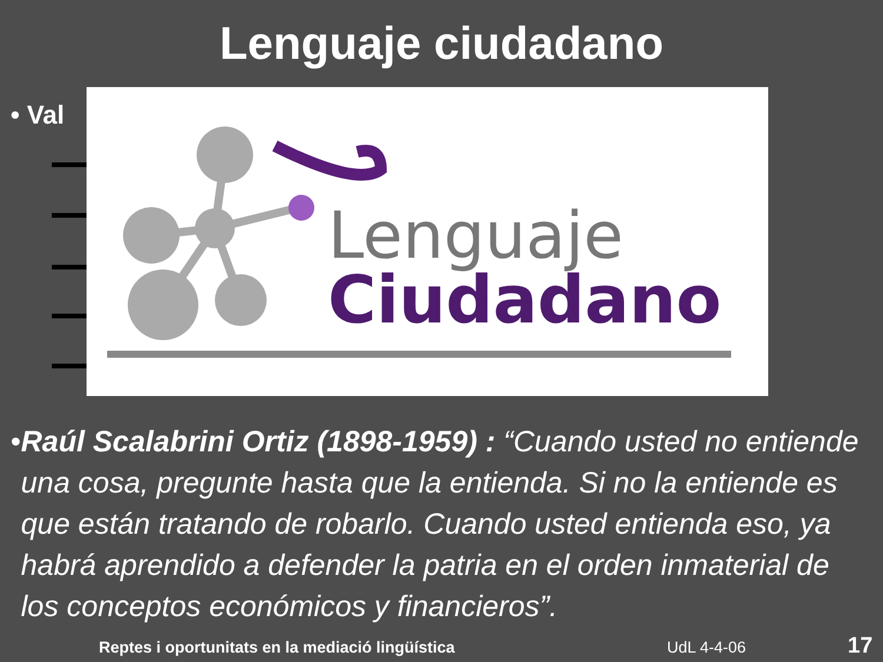Lenguaje ciudadano
• Val
Lenguaje
Ciudadano
• Raúl Scalabrini Ortiz (1898-1959) : “Cuando usted no entiende una cosa, pregunte hasta que la entienda. Si no la entiende es que están tratando de robarlo. Cuando usted entienda eso, ya habrá aprendido a defender la patria en el orden inmaterial de los conceptos económicos y financieros”.
Reptes i oportunitats en la mediació lingüística
UdL 4-4-06 17